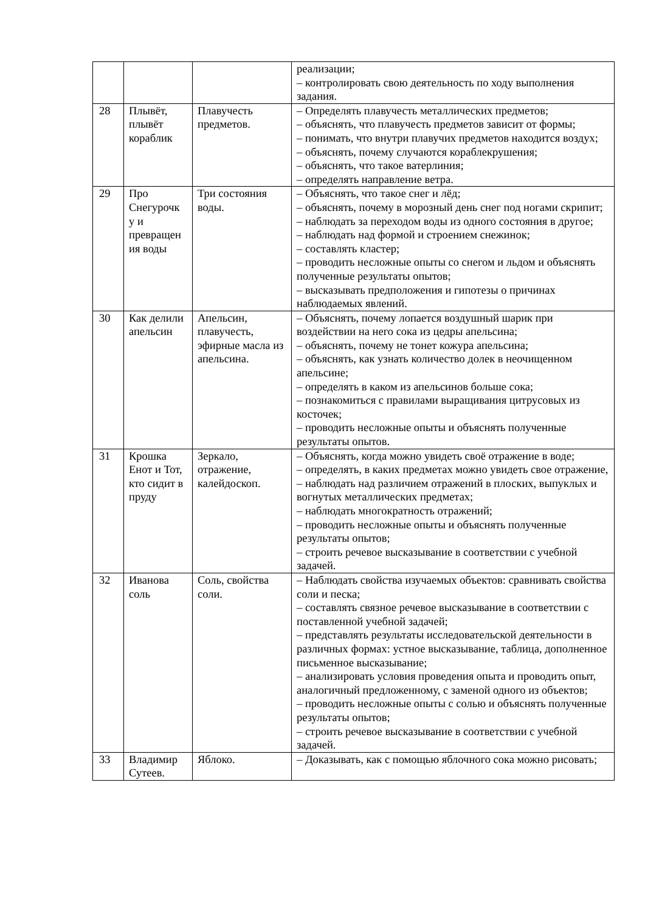| | | | реализации; – контролировать свою деятельность по ходу выполнения задания. |
| 28 | Плывёт, плывёт кораблик | Плавучесть предметов. | – Определять плавучесть металлических предметов; – объяснять, что плавучесть предметов зависит от формы; – понимать, что внутри плавучих предметов находится воздух; – объяснять, почему случаются кораблекрушения; – объяснять, что такое ватерлиния; – определять направление ветра. |
| 29 | Про Снегурочк у и превращен ия воды | Три состояния воды. | – Объяснять, что такое снег и лёд; – объяснять, почему в морозный день снег под ногами скрипит; – наблюдать за переходом воды из одного состояния в другое; – наблюдать над формой и строением снежинок; – составлять кластер; – проводить несложные опыты со снегом и льдом и объяснять полученные результаты опытов; – высказывать предположения и гипотезы о причинах наблюдаемых явлений. |
| 30 | Как делили апельсин | Апельсин, плавучесть, эфирные масла из апельсина. | – Объяснять, почему лопается воздушный шарик при воздействии на него сока из цедры апельсина; – объяснять, почему не тонет кожура апельсина; – объяснять, как узнать количество долек в неочищенном апельсине; – определять в каком из апельсинов больше сока; – познакомиться с правилами выращивания цитрусовых из косточек; – проводить несложные опыты и объяснять полученные результаты опытов. |
| 31 | Крошка Енот и Тот, кто сидит в пруду | Зеркало, отражение, калейдоскоп. | – Объяснять, когда можно увидеть своё отражение в воде; – определять, в каких предметах можно увидеть свое отражение, – наблюдать над различием отражений в плоских, выпуклых и вогнутых металлических предметах; – наблюдать многократность отражений; – проводить несложные опыты и объяснять полученные результаты опытов; – строить речевое высказывание в соответствии с учебной задачей. |
| 32 | Иванова соль | Соль, свойства соли. | – Наблюдать свойства изучаемых объектов: сравнивать свойства соли и песка; – составлять связное речевое высказывание в соответствии с поставленной учебной задачей; – представлять результаты исследовательской деятельности в различных формах: устное высказывание, таблица, дополненное письменное высказывание; – анализировать условия проведения опыта и проводить опыт, аналогичный предложенному, с заменой одного из объектов; – проводить несложные опыты с солью и объяснять полученные результаты опытов; – строить речевое высказывание в соответствии с учебной задачей. |
| 33 | Владимир Сутеев. | Яблоко. | – Доказывать, как с помощью яблочного сока можно рисовать; |